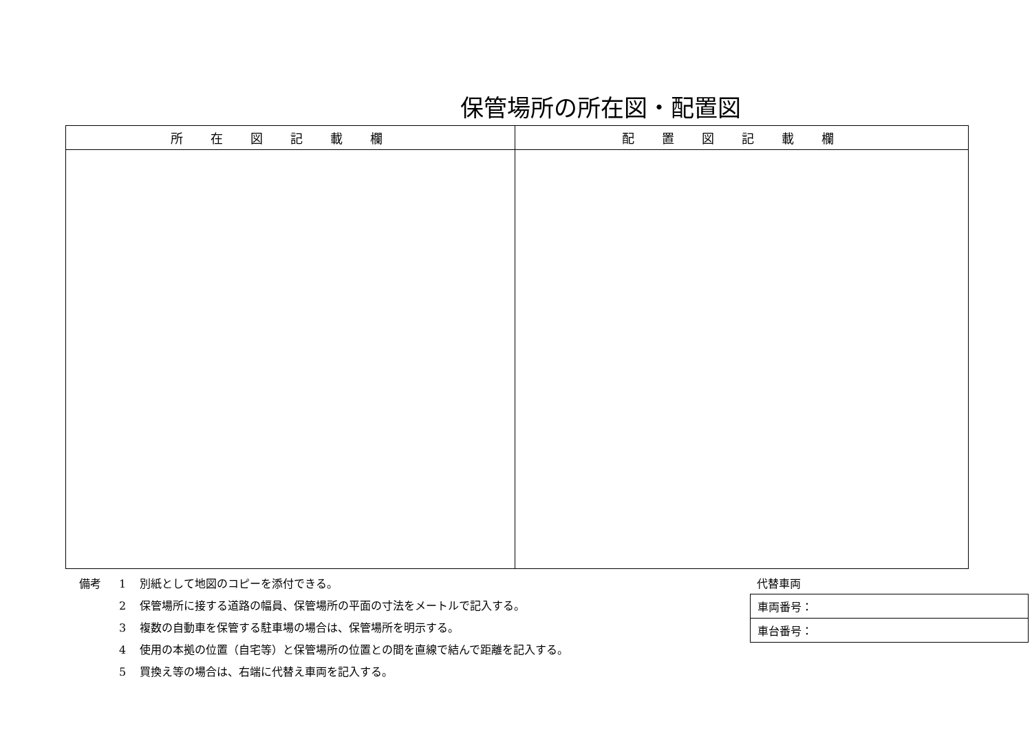保管場所の所在図・配置図
| 所在図記載欄 | 配置図記載欄 |
| --- | --- |
備考 1 別紙として地図のコピーを添付できる。
2 保管場所に接する道路の幅員、保管場所の平面の寸法をメートルで記入する。
3 複数の自動車を保管する駐車場の場合は、保管場所を明示する。
4 使用の本拠の位置（自宅等）と保管場所の位置との間を直線で結んで距離を記入する。
5 買換え等の場合は、右端に代替え車両を記入する。
代替車両
| 車両番号： |
| 車台番号： |